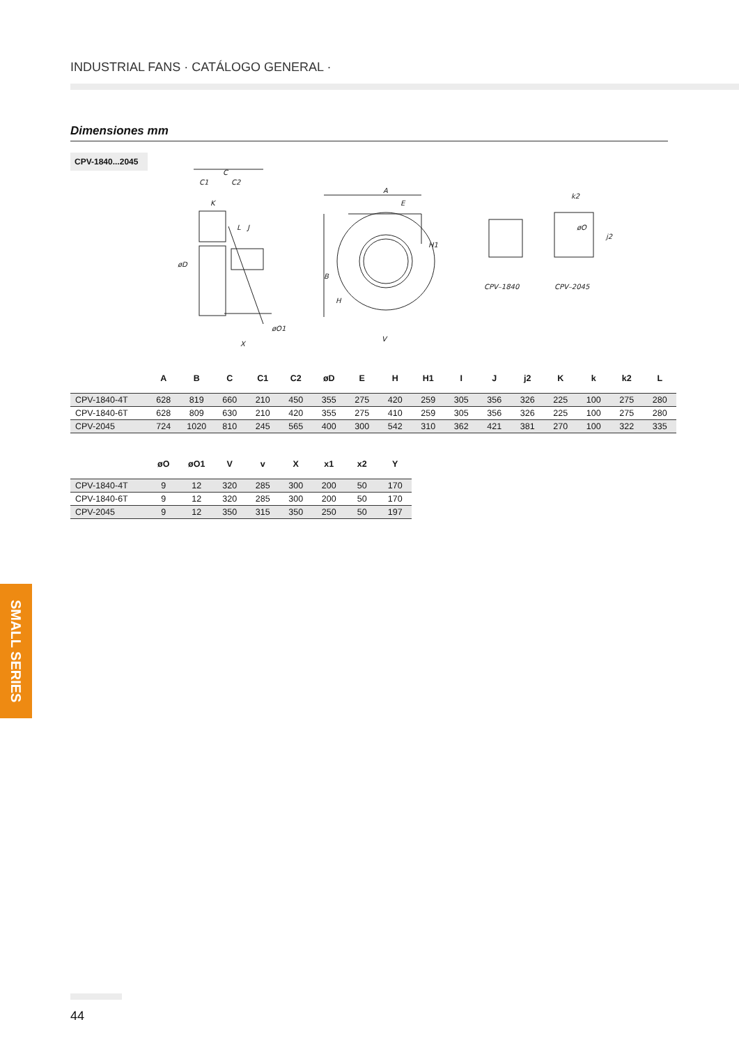INDUSTRIAL FANS · CATÁLOGO GENERAL ·
Dimensiones mm
CPV-1840...2045
C
C1
C2
K
L
J
øD
øO1
X
A
E
H1
B
H
V
CPV–1840
CPV–2045
k2
j2
øO
| | A | B | C | C1 | C2 | øD | E | H | H1 | I | J | j2 | K | k | k2 | L |
| --- | --- | --- | --- | --- | --- | --- | --- | --- | --- | --- | --- | --- | --- | --- | --- | --- |
| CPV-1840-4T | 628 | 819 | 660 | 210 | 450 | 355 | 275 | 420 | 259 | 305 | 356 | 326 | 225 | 100 | 275 | 280 |
| CPV-1840-6T | 628 | 809 | 630 | 210 | 420 | 355 | 275 | 410 | 259 | 305 | 356 | 326 | 225 | 100 | 275 | 280 |
| CPV-2045 | 724 | 1020 | 810 | 245 | 565 | 400 | 300 | 542 | 310 | 362 | 421 | 381 | 270 | 100 | 322 | 335 |
| | øO | øO1 | V | v | X | x1 | x2 | Y |
| --- | --- | --- | --- | --- | --- | --- | --- | --- |
| CPV-1840-4T | 9 | 12 | 320 | 285 | 300 | 200 | 50 | 170 |
| CPV-1840-6T | 9 | 12 | 320 | 285 | 300 | 200 | 50 | 170 |
| CPV-2045 | 9 | 12 | 350 | 315 | 350 | 250 | 50 | 197 |
SMALL SERIES
44